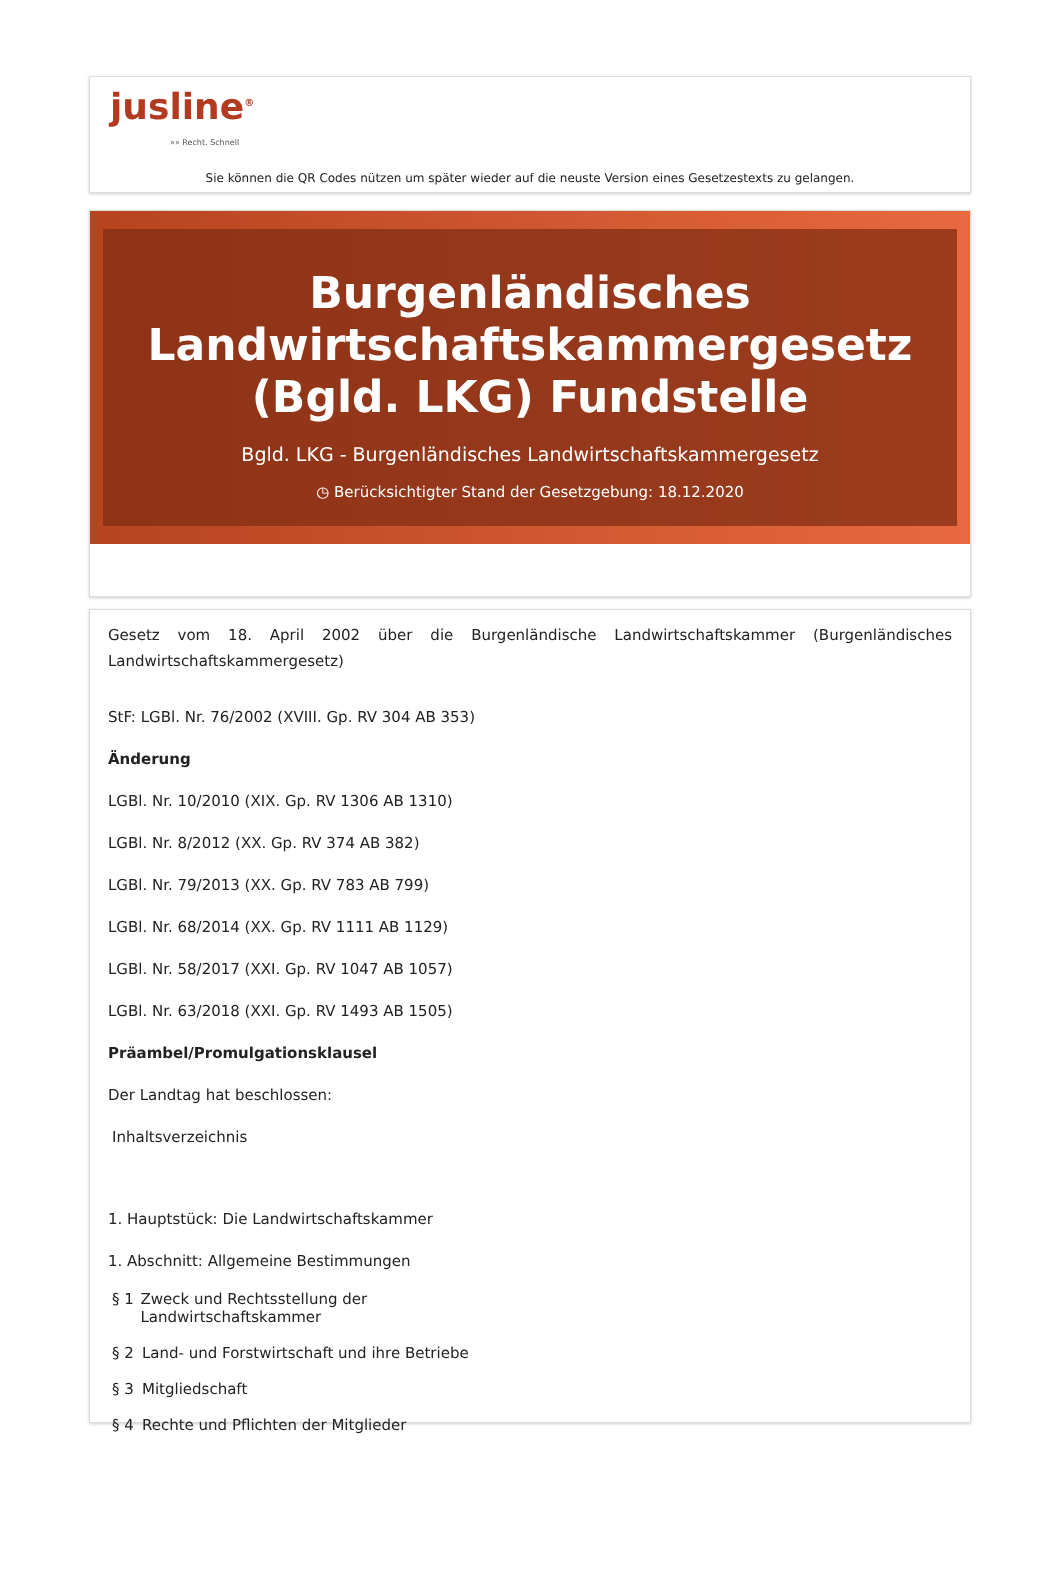jusline<sup>®</sup>
»» Recht. Schnell
Sie können die QR Codes nützen um später wieder auf die neuste Version eines Gesetzestexts zu gelangen.
Burgenländisches Landwirtschaftskammergesetz (Bgld. LKG) Fundstelle
Bgld. LKG - Burgenländisches Landwirtschaftskammergesetz
◷ Berücksichtigter Stand der Gesetzgebung: 18.12.2020
Gesetz vom 18. April 2002 über die Burgenländische Landwirtschaftskammer (Burgenländisches Landwirtschaftskammergesetz)
StF: LGBl. Nr. 76/2002 (XVIII. Gp. RV 304 AB 353)
Änderung
LGBl. Nr. 10/2010 (XIX. Gp. RV 1306 AB 1310)
LGBl. Nr. 8/2012 (XX. Gp. RV 374 AB 382)
LGBl. Nr. 79/2013 (XX. Gp. RV 783 AB 799)
LGBl. Nr. 68/2014 (XX. Gp. RV 1111 AB 1129)
LGBl. Nr. 58/2017 (XXI. Gp. RV 1047 AB 1057)
LGBl. Nr. 63/2018 (XXI. Gp. RV 1493 AB 1505)
Präambel/Promulgationsklausel
Der Landtag hat beschlossen:
Inhaltsverzeichnis
1. Hauptstück: Die Landwirtschaftskammer
1. Abschnitt: Allgemeine Bestimmungen
§ 1 Zweck und Rechtsstellung der Landwirtschaftskammer
§ 2 Land- und Forstwirtschaft und ihre Betriebe
§ 3 Mitgliedschaft
§ 4 Rechte und Pflichten der Mitglieder